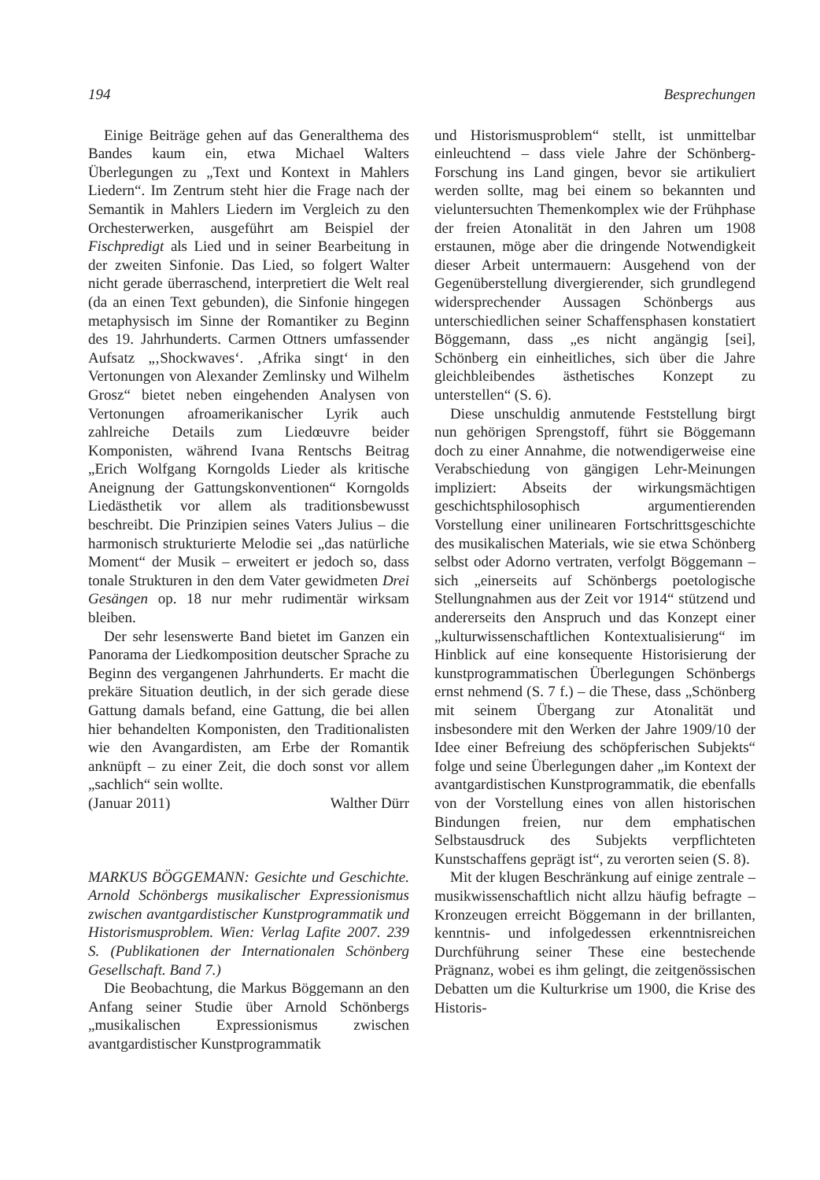194 Besprechungen
Einige Beiträge gehen auf das Generalthema des Bandes kaum ein, etwa Michael Walters Überlegungen zu „Text und Kontext in Mahlers Liedern“. Im Zentrum steht hier die Frage nach der Semantik in Mahlers Liedern im Vergleich zu den Orchesterwerken, ausgeführt am Beispiel der Fischpredigt als Lied und in seiner Bearbeitung in der zweiten Sinfonie. Das Lied, so folgert Walter nicht gerade überraschend, interpretiert die Welt real (da an einen Text gebunden), die Sinfonie hingegen metaphysisch im Sinne der Romantiker zu Beginn des 19. Jahrhunderts. Carmen Ottners umfassender Aufsatz „‚Shockwaves‘. ‚Afrika singt‘ in den Vertonungen von Alexander Zemlinsky und Wilhelm Grosz“ bietet neben eingehenden Analysen von Vertonungen afroamerikanischer Lyrik auch zahlreiche Details zum Liedœuvre beider Komponisten, während Ivana Rentschs Beitrag „Erich Wolfgang Korngolds Lieder als kritische Aneignung der Gattungskonventionen“ Korngolds Liedästhetik vor allem als traditionsbewusst beschreibt. Die Prinzipien seines Vaters Julius – die harmonisch strukturierte Melodie sei „das natürliche Moment“ der Musik – erweitert er jedoch so, dass tonale Strukturen in den dem Vater gewidmeten Drei Gesängen op. 18 nur mehr rudimentär wirksam bleiben.
Der sehr lesenswerte Band bietet im Ganzen ein Panorama der Liedkomposition deutscher Sprache zu Beginn des vergangenen Jahrhunderts. Er macht die prekäre Situation deutlich, in der sich gerade diese Gattung damals befand, eine Gattung, die bei allen hier behandelten Komponisten, den Traditionalisten wie den Avangardisten, am Erbe der Romantik anknüpft – zu einer Zeit, die doch sonst vor allem „sachlich“ sein wollte.
(Januar 2011) Walther Dürr
MARKUS BÖGGEMANN: Gesichte und Geschichte. Arnold Schönbergs musikalischer Expressionismus zwischen avantgardistischer Kunstprogrammatik und Historismusproblem. Wien: Verlag Lafite 2007. 239 S. (Publikationen der Internationalen Schönberg Gesellschaft. Band 7.)
Die Beobachtung, die Markus Böggemann an den Anfang seiner Studie über Arnold Schönbergs „musikalischen Expressionismus zwischen avantgardistischer Kunstprogrammatik
und Historismusproblem“ stellt, ist unmittelbar einleuchtend – dass viele Jahre der Schönberg-Forschung ins Land gingen, bevor sie artikuliert werden sollte, mag bei einem so bekannten und vieluntersuchten Themenkomplex wie der Frühphase der freien Atonalität in den Jahren um 1908 erstaunen, möge aber die dringende Notwendigkeit dieser Arbeit untermauern: Ausgehend von der Gegenüberstellung divergierender, sich grundlegend widersprechender Aussagen Schönbergs aus unterschiedlichen seiner Schaffensphasen konstatiert Böggemann, dass „es nicht angängig [sei], Schönberg ein einheitliches, sich über die Jahre gleichbleibendes ästhetisches Konzept zu unterstellen“ (S. 6).
Diese unschuldig anmutende Feststellung birgt nun gehörigen Sprengstoff, führt sie Böggemann doch zu einer Annahme, die notwendigerweise eine Verabschiedung von gängigen Lehr-Meinungen impliziert: Abseits der wirkungsmächtigen geschichtsphilosophisch argumentierenden Vorstellung einer unilinearen Fortschrittsgeschichte des musikalischen Materials, wie sie etwa Schönberg selbst oder Adorno vertraten, verfolgt Böggemann – sich „einerseits auf Schönbergs poetologische Stellungnahmen aus der Zeit vor 1914“ stützend und andererseits den Anspruch und das Konzept einer „kulturwissenschaftlichen Kontextualisierung“ im Hinblick auf eine konsequente Historisierung der kunstprogrammatischen Überlegungen Schönbergs ernst nehmend (S. 7 f.) – die These, dass „Schönberg mit seinem Übergang zur Atonalität und insbesondere mit den Werken der Jahre 1909/10 der Idee einer Befreiung des schöpferischen Subjekts“ folge und seine Überlegungen daher „im Kontext der avantgardistischen Kunstprogrammatik, die ebenfalls von der Vorstellung eines von allen historischen Bindungen freien, nur dem emphatischen Selbstausdruck des Subjekts verpflichteten Kunstschaffens geprägt ist“, zu verorten seien (S. 8).
Mit der klugen Beschränkung auf einige zentrale – musikwissenschaftlich nicht allzu häufig befragte – Kronzeugen erreicht Böggemann in der brillanten, kenntnis- und infolgedessen erkenntnisreichen Durchführung seiner These eine bestechende Prägnanz, wobei es ihm gelingt, die zeitgenössischen Debatten um die Kulturkrise um 1900, die Krise des Historis-